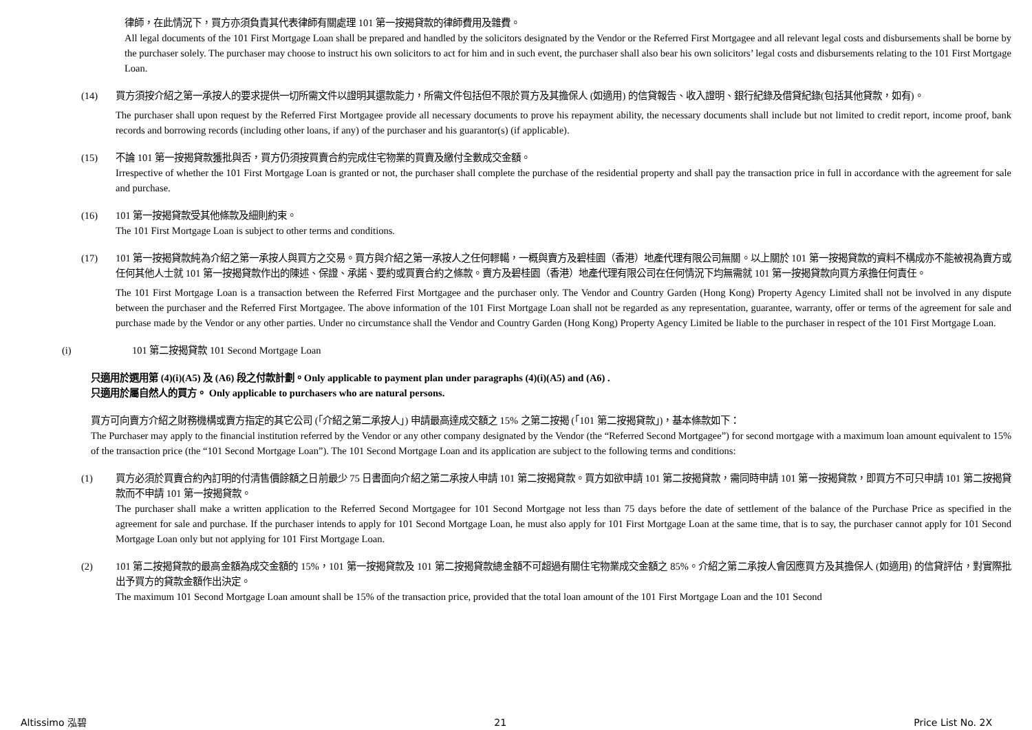律師，在此情況下，買方亦須負責其代表律師有關處理 101 第一按揭貸款的律師費用及雜費。
All legal documents of the 101 First Mortgage Loan shall be prepared and handled by the solicitors designated by the Vendor or the Referred First Mortgagee and all relevant legal costs and disbursements shall be borne by the purchaser solely. The purchaser may choose to instruct his own solicitors to act for him and in such event, the purchaser shall also bear his own solicitors’ legal costs and disbursements relating to the 101 First Mortgage Loan.
(14) 買方須按介紹之第一承按人的要求提供一切所需文件以證明其還款能力，所需文件包括但不限於買方及其擔保人 (如適用) 的信貸報告、收入證明、銀行紀錄及借貸紀錄(包括其他貸款，如有)。
The purchaser shall upon request by the Referred First Mortgagee provide all necessary documents to prove his repayment ability, the necessary documents shall include but not limited to credit report, income proof, bank records and borrowing records (including other loans, if any) of the purchaser and his guarantor(s) (if applicable).
(15) 不論 101 第一按揭貸款獲批與否，買方仍須按買賣合約完成住宅物業的買賣及繳付全數成交金額。
Irrespective of whether the 101 First Mortgage Loan is granted or not, the purchaser shall complete the purchase of the residential property and shall pay the transaction price in full in accordance with the agreement for sale and purchase.
(16) 101 第一按揭貸款受其他條款及細則約束。
The 101 First Mortgage Loan is subject to other terms and conditions.
(17) 101 第一按揭貸款純為介紹之第一承按人與買方之交易。買方與介紹之第一承按人之任何轇轕，一概與賣方及碧桂園（香港）地產代理有限公司無關。以上關於 101 第一按揭貸款的資料不構成亦不能被視為賣方或任何其他人士就 101 第一按揭貸款作出的陳述、保證、承諾、要約或買賣合約之條款。賣方及碧桂園（香港）地產代理有限公司在任何情況下均無需就 101 第一按揭貸款向買方承擔任何責任。
The 101 First Mortgage Loan is a transaction between the Referred First Mortgagee and the purchaser only. The Vendor and Country Garden (Hong Kong) Property Agency Limited shall not be involved in any dispute between the purchaser and the Referred First Mortgagee. The above information of the 101 First Mortgage Loan shall not be regarded as any representation, guarantee, warranty, offer or terms of the agreement for sale and purchase made by the Vendor or any other parties. Under no circumstance shall the Vendor and Country Garden (Hong Kong) Property Agency Limited be liable to the purchaser in respect of the 101 First Mortgage Loan.
(i) 101 第二按揭貸款 101 Second Mortgage Loan
只適用於選用第 (4)(i)(A5) 及 (A6) 段之付款計劃。Only applicable to payment plan under paragraphs (4)(i)(A5) and (A6) .
只適用於屬自然人的買方。 Only applicable to purchasers who are natural persons.
買方可向賣方介紹之財務機構或賣方指定的其它公司 (「介紹之第二承按人」) 申請最高達成交額之 15% 之第二按揭 (「101 第二按揭貸款」)，基本條款如下：
The Purchaser may apply to the financial institution referred by the Vendor or any other company designated by the Vendor (the “Referred Second Mortgagee”) for second mortgage with a maximum loan amount equivalent to 15% of the transaction price (the “101 Second Mortgage Loan”). The 101 Second Mortgage Loan and its application are subject to the following terms and conditions:
(1) 買方必須於買賣合約內訂明的付清售價餘額之日前最少 75 日書面向介紹之第二承按人申請 101 第二按揭貸款。買方如欲申請 101 第二按揭貸款，需同時申請 101 第一按揭貸款，即買方不可只申請 101 第二按揭貸款而不申請 101 第一按揭貸款。
The purchaser shall make a written application to the Referred Second Mortgagee for 101 Second Mortgage not less than 75 days before the date of settlement of the balance of the Purchase Price as specified in the agreement for sale and purchase. If the purchaser intends to apply for 101 Second Mortgage Loan, he must also apply for 101 First Mortgage Loan at the same time, that is to say, the purchaser cannot apply for 101 Second Mortgage Loan only but not applying for 101 First Mortgage Loan.
(2) 101 第二按揭貸款的最高金額為成交金額的 15%，101 第一按揭貸款及 101 第二按揭貸款總金額不可超過有關住宅物業成交金額之 85%。介紹之第二承按人會因應買方及其擔保人 (如適用) 的信貸評估，對實際批出予買方的貸款金額作出決定。
The maximum 101 Second Mortgage Loan amount shall be 15% of the transaction price, provided that the total loan amount of the 101 First Mortgage Loan and the 101 Second
Altissimo 泓碧 21 Price List No. 2X